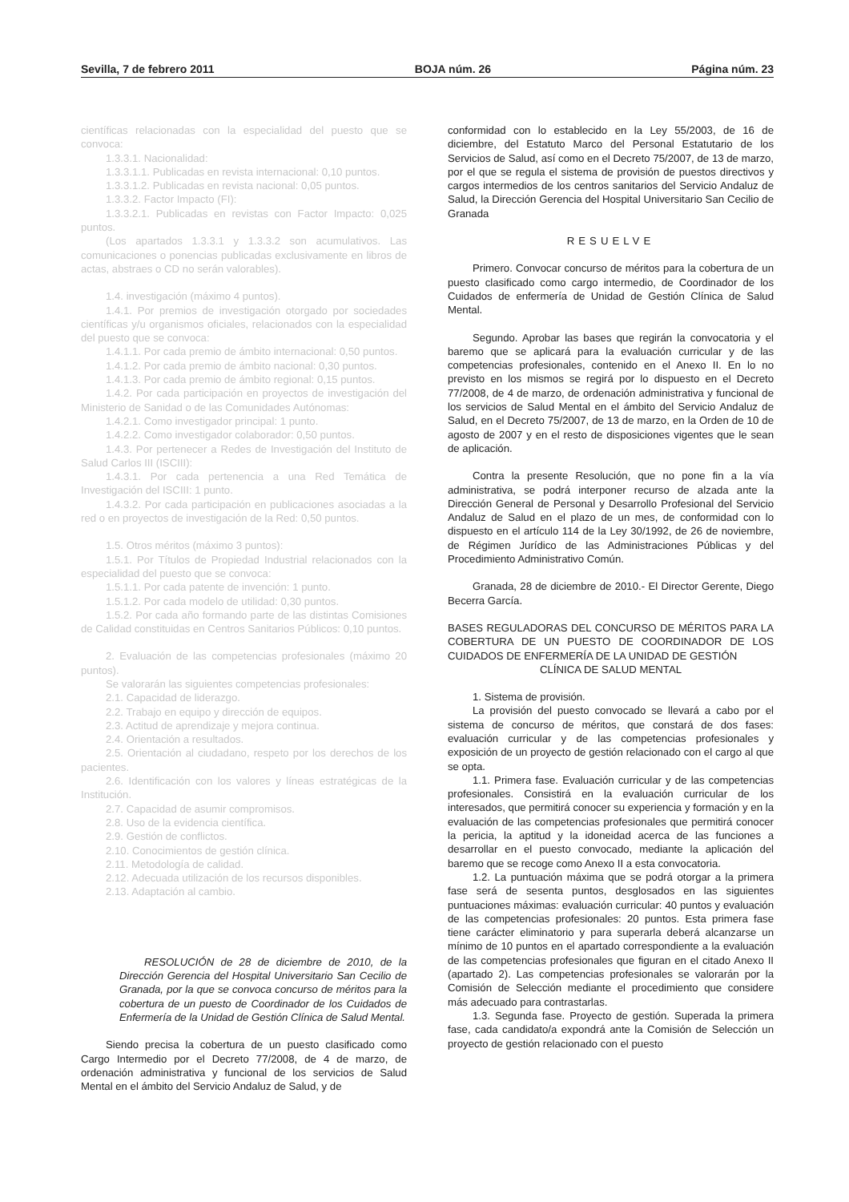Sevilla, 7 de febrero 2011 BOJA núm. 26 Página núm. 23
científicas relacionadas con la especialidad del puesto que se convoca:
1.3.3.1. Nacionalidad:
1.3.3.1.1. Publicadas en revista internacional: 0,10 puntos.
1.3.3.1.2. Publicadas en revista nacional: 0,05 puntos.
1.3.3.2. Factor Impacto (FI):
1.3.3.2.1. Publicadas en revistas con Factor Impacto: 0,025 puntos.
(Los apartados 1.3.3.1 y 1.3.3.2 son acumulativos. Las comunicaciones o ponencias publicadas exclusivamente en libros de actas, abstraes o CD no serán valorables).
1.4. investigación (máximo 4 puntos).
1.4.1. Por premios de investigación otorgado por sociedades científicas y/u organismos oficiales, relacionados con la especialidad del puesto que se convoca:
1.4.1.1. Por cada premio de ámbito internacional: 0,50 puntos.
1.4.1.2. Por cada premio de ámbito nacional: 0,30 puntos.
1.4.1.3. Por cada premio de ámbito regional: 0,15 puntos.
1.4.2. Por cada participación en proyectos de investigación del Ministerio de Sanidad o de las Comunidades Autónomas:
1.4.2.1. Como investigador principal: 1 punto.
1.4.2.2. Como investigador colaborador: 0,50 puntos.
1.4.3. Por pertenecer a Redes de Investigación del Instituto de Salud Carlos III (ISCIII):
1.4.3.1. Por cada pertenencia a una Red Temática de Investigación del ISCIII: 1 punto.
1.4.3.2. Por cada participación en publicaciones asociadas a la red o en proyectos de investigación de la Red: 0,50 puntos.
1.5. Otros méritos (máximo 3 puntos):
1.5.1. Por Títulos de Propiedad Industrial relacionados con la especialidad del puesto que se convoca:
1.5.1.1. Por cada patente de invención: 1 punto.
1.5.1.2. Por cada modelo de utilidad: 0,30 puntos.
1.5.2. Por cada año formando parte de las distintas Comisiones de Calidad constituidas en Centros Sanitarios Públicos: 0,10 puntos.
2. Evaluación de las competencias profesionales (máximo 20 puntos).
Se valorarán las siguientes competencias profesionales:
2.1. Capacidad de liderazgo.
2.2. Trabajo en equipo y dirección de equipos.
2.3. Actitud de aprendizaje y mejora continua.
2.4. Orientación a resultados.
2.5. Orientación al ciudadano, respeto por los derechos de los pacientes.
2.6. Identificación con los valores y líneas estratégicas de la Institución.
2.7. Capacidad de asumir compromisos.
2.8. Uso de la evidencia científica.
2.9. Gestión de conflictos.
2.10. Conocimientos de gestión clínica.
2.11. Metodología de calidad.
2.12. Adecuada utilización de los recursos disponibles.
2.13. Adaptación al cambio.
RESOLUCIÓN de 28 de diciembre de 2010, de la Dirección Gerencia del Hospital Universitario San Cecilio de Granada, por la que se convoca concurso de méritos para la cobertura de un puesto de Coordinador de los Cuidados de Enfermería de la Unidad de Gestión Clínica de Salud Mental.
Siendo precisa la cobertura de un puesto clasificado como Cargo Intermedio por el Decreto 77/2008, de 4 de marzo, de ordenación administrativa y funcional de los servicios de Salud Mental en el ámbito del Servicio Andaluz de Salud, y de
conformidad con lo establecido en la Ley 55/2003, de 16 de diciembre, del Estatuto Marco del Personal Estatutario de los Servicios de Salud, así como en el Decreto 75/2007, de 13 de marzo, por el que se regula el sistema de provisión de puestos directivos y cargos intermedios de los centros sanitarios del Servicio Andaluz de Salud, la Dirección Gerencia del Hospital Universitario San Cecilio de Granada
RESUELVE
Primero. Convocar concurso de méritos para la cobertura de un puesto clasificado como cargo intermedio, de Coordinador de los Cuidados de enfermería de Unidad de Gestión Clínica de Salud Mental.
Segundo. Aprobar las bases que regirán la convocatoria y el baremo que se aplicará para la evaluación curricular y de las competencias profesionales, contenido en el Anexo II. En lo no previsto en los mismos se regirá por lo dispuesto en el Decreto 77/2008, de 4 de marzo, de ordenación administrativa y funcional de los servicios de Salud Mental en el ámbito del Servicio Andaluz de Salud, en el Decreto 75/2007, de 13 de marzo, en la Orden de 10 de agosto de 2007 y en el resto de disposiciones vigentes que le sean de aplicación.
Contra la presente Resolución, que no pone fin a la vía administrativa, se podrá interponer recurso de alzada ante la Dirección General de Personal y Desarrollo Profesional del Servicio Andaluz de Salud en el plazo de un mes, de conformidad con lo dispuesto en el artículo 114 de la Ley 30/1992, de 26 de noviembre, de Régimen Jurídico de las Administraciones Públicas y del Procedimiento Administrativo Común.
Granada, 28 de diciembre de 2010.- El Director Gerente, Diego Becerra García.
BASES REGULADORAS DEL CONCURSO DE MÉRITOS PARA LA COBERTURA DE UN PUESTO DE COORDINADOR DE LOS CUIDADOS DE ENFERMERÍA DE LA UNIDAD DE GESTIÓN
CLÍNICA DE SALUD MENTAL
1. Sistema de provisión.
La provisión del puesto convocado se llevará a cabo por el sistema de concurso de méritos, que constará de dos fases: evaluación curricular y de las competencias profesionales y exposición de un proyecto de gestión relacionado con el cargo al que se opta.
1.1. Primera fase. Evaluación curricular y de las competencias profesionales. Consistirá en la evaluación curricular de los interesados, que permitirá conocer su experiencia y formación y en la evaluación de las competencias profesionales que permitirá conocer la pericia, la aptitud y la idoneidad acerca de las funciones a desarrollar en el puesto convocado, mediante la aplicación del baremo que se recoge como Anexo II a esta convocatoria.
1.2. La puntuación máxima que se podrá otorgar a la primera fase será de sesenta puntos, desglosados en las siguientes puntuaciones máximas: evaluación curricular: 40 puntos y evaluación de las competencias profesionales: 20 puntos. Esta primera fase tiene carácter eliminatorio y para superarla deberá alcanzarse un mínimo de 10 puntos en el apartado correspondiente a la evaluación de las competencias profesionales que figuran en el citado Anexo II (apartado 2). Las competencias profesionales se valorarán por la Comisión de Selección mediante el procedimiento que considere más adecuado para contrastarlas.
1.3. Segunda fase. Proyecto de gestión. Superada la primera fase, cada candidato/a expondrá ante la Comisión de Selección un proyecto de gestión relacionado con el puesto